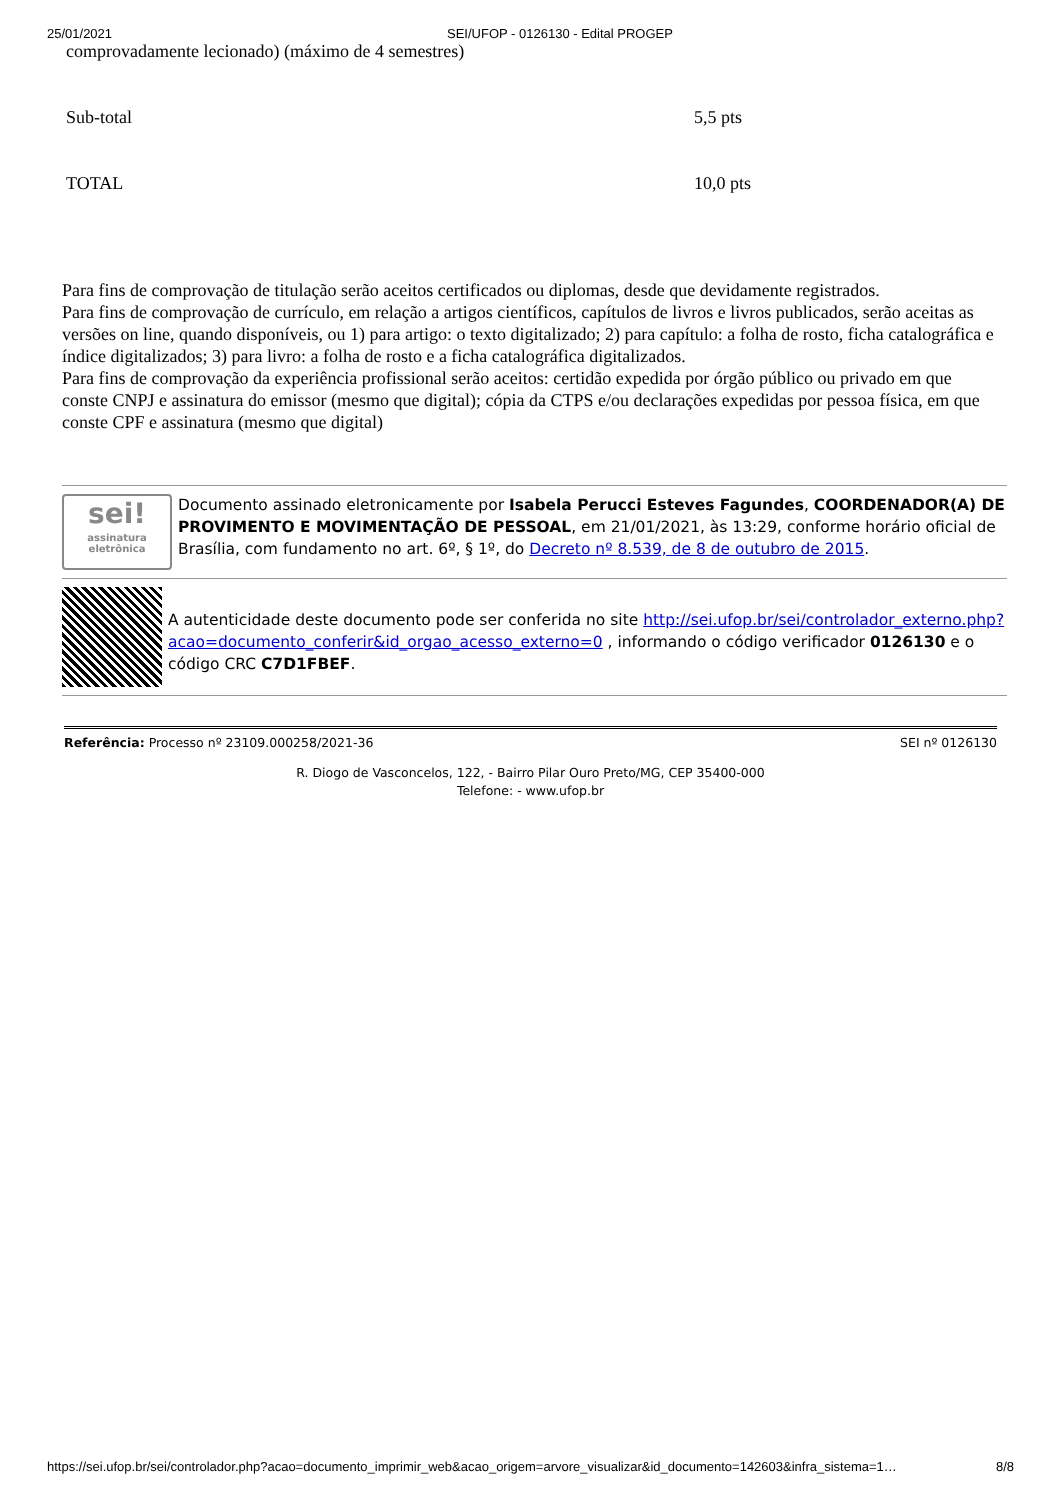25/01/2021 SEI/UFOP - 0126130 - Edital PROGEP
| comprovadamente lecionado) (máximo de 4 semestres) | |
| Sub-total | 5,5 pts |
| TOTAL | 10,0 pts |
Para fins de comprovação de titulação serão aceitos certificados ou diplomas, desde que devidamente registrados.
Para fins de comprovação de currículo, em relação a artigos científicos, capítulos de livros e livros publicados, serão aceitas as versões on line, quando disponíveis, ou 1) para artigo: o texto digitalizado; 2) para capítulo: a folha de rosto, ficha catalográfica e índice digitalizados; 3) para livro: a folha de rosto e a ficha catalográfica digitalizados.
Para fins de comprovação da experiência profissional serão aceitos: certidão expedida por órgão público ou privado em que conste CNPJ e assinatura do emissor (mesmo que digital); cópia da CTPS e/ou declarações expedidas por pessoa física, em que conste CPF e assinatura (mesmo que digital)
sei!
assinatura eletrônica
Documento assinado eletronicamente por Isabela Perucci Esteves Fagundes, COORDENADOR(A) DE PROVIMENTO E MOVIMENTAÇÃO DE PESSOAL, em 21/01/2021, às 13:29, conforme horário oficial de Brasília, com fundamento no art. 6º, § 1º, do Decreto nº 8.539, de 8 de outubro de 2015.
A autenticidade deste documento pode ser conferida no site http://sei.ufop.br/sei/controlador_externo.php?acao=documento_conferir&id_orgao_acesso_externo=0 , informando o código verificador 0126130 e o código CRC C7D1FBEF.
Referência: Processo nº 23109.000258/2021-36 SEI nº 0126130
R. Diogo de Vasconcelos, 122, - Bairro Pilar Ouro Preto/MG, CEP 35400-000
Telefone: - www.ufop.br
https://sei.ufop.br/sei/controlador.php?acao=documento_imprimir_web&acao_origem=arvore_visualizar&id_documento=142603&infra_sistema=1… 8/8